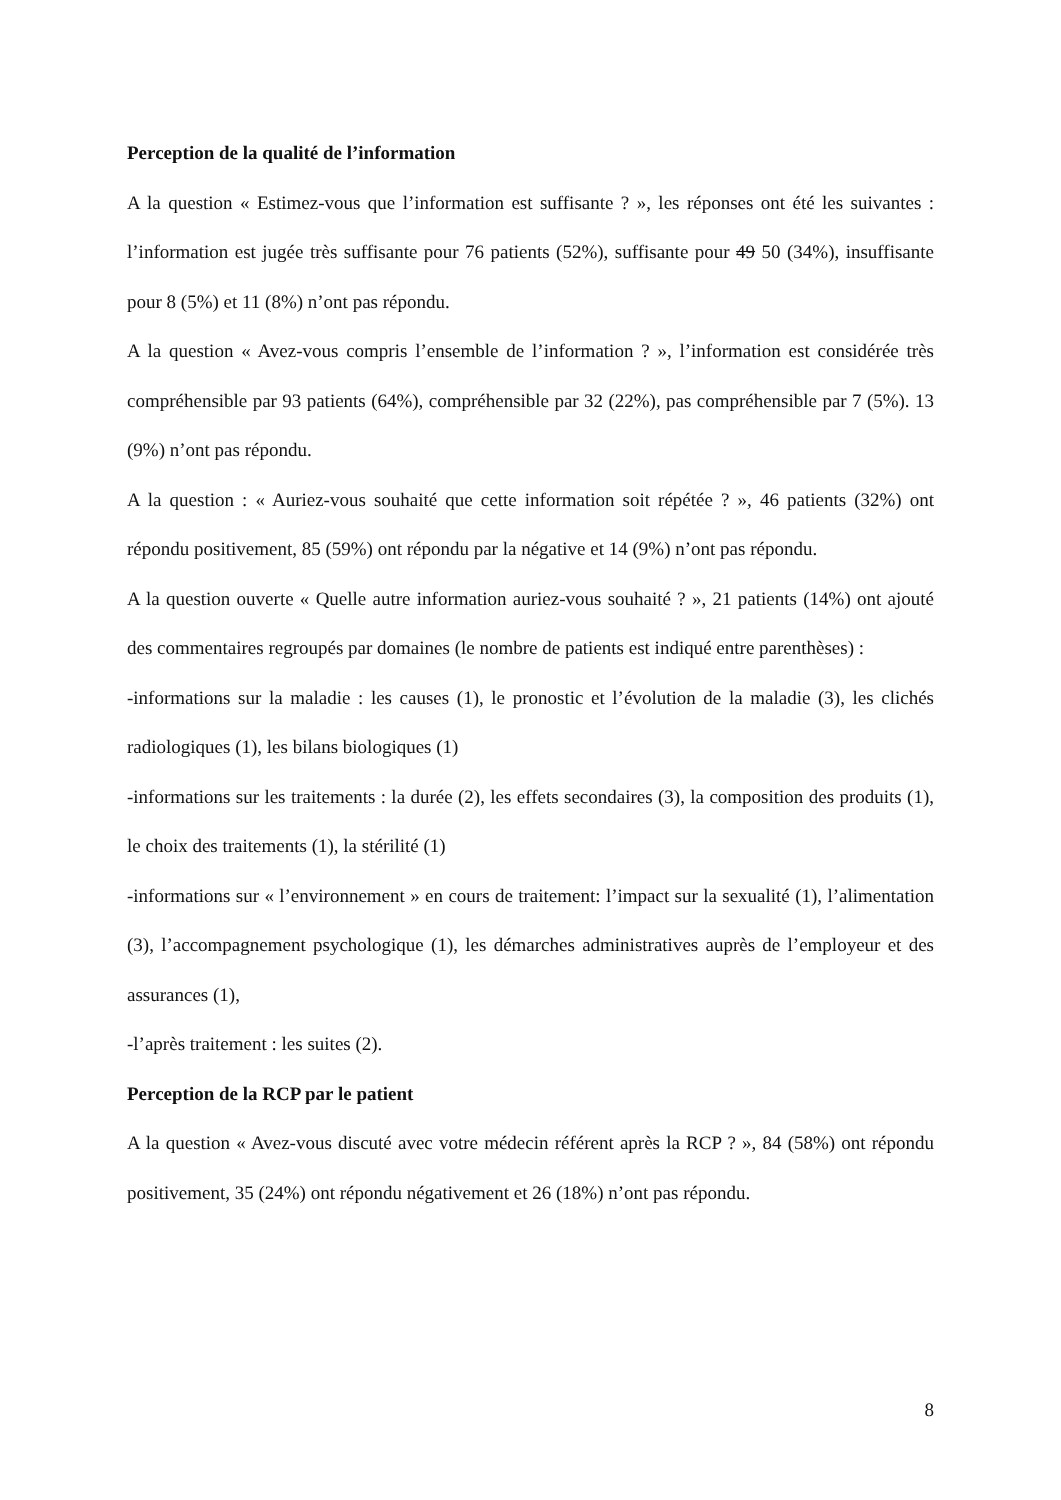Perception de la qualité de l’information
A la question « Estimez-vous que l’information est suffisante ? », les réponses ont été les suivantes : l’information est jugée très suffisante pour 76 patients (52%), suffisante pour 49 50 (34%), insuffisante pour 8 (5%) et 11 (8%) n’ont pas répondu.
A la question « Avez-vous compris l’ensemble de l’information ? », l’information est considérée très compréhensible par 93 patients (64%), compréhensible par 32 (22%), pas compréhensible par 7 (5%). 13 (9%) n’ont pas répondu.
A la question : « Auriez-vous souhaité que cette information soit répétée ? », 46 patients (32%) ont répondu positivement, 85 (59%) ont répondu par la négative et 14 (9%) n’ont pas répondu.
A la question ouverte « Quelle autre information auriez-vous souhaité ? », 21 patients (14%) ont ajouté des commentaires regroupés par domaines (le nombre de patients est indiqué entre parenthèses) :
-informations sur la maladie : les causes (1), le pronostic et l’évolution de la maladie (3), les clichés radiologiques (1), les bilans biologiques (1)
-informations sur les traitements : la durée (2), les effets secondaires (3), la composition des produits (1), le choix des traitements (1), la stérilité (1)
-informations sur « l’environnement » en cours de traitement: l’impact sur la sexualité (1), l’alimentation (3), l’accompagnement psychologique (1), les démarches administratives auprès de l’employeur et des assurances (1),
-l’après traitement : les suites (2).
Perception de la RCP par le patient
A la question « Avez-vous discuté avec votre médecin référent après la RCP ? », 84 (58%) ont répondu positivement, 35 (24%) ont répondu négativement et 26 (18%) n’ont pas répondu.
8